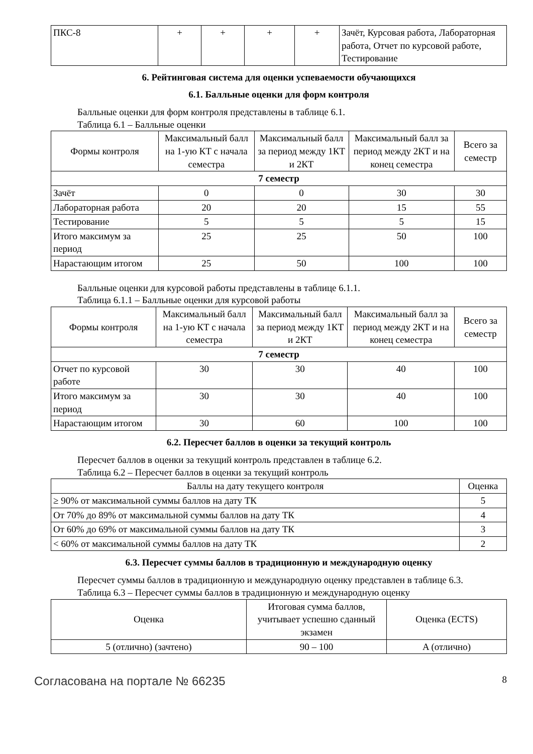| ПКС-8 | + | + | + | + | Зачёт, Курсовая работа, Лабораторная работа, Отчет по курсовой работе, Тестирование |
6. Рейтинговая система для оценки успеваемости обучающихся
6.1. Балльные оценки для форм контроля
Балльные оценки для форм контроля представлены в таблице 6.1.
Таблица 6.1 – Балльные оценки
| Формы контроля | Максимальный балл на 1-ую КТ с начала семестра | Максимальный балл за период между 1КТ и 2КТ | Максимальный балл за период между 2КТ и на конец семестра | Всего за семестр |
| --- | --- | --- | --- | --- |
| 7 семестр | | | | |
| Зачёт | 0 | 0 | 30 | 30 |
| Лабораторная работа | 20 | 20 | 15 | 55 |
| Тестирование | 5 | 5 | 5 | 15 |
| Итого максимум за период | 25 | 25 | 50 | 100 |
| Нарастающим итогом | 25 | 50 | 100 | 100 |
Балльные оценки для курсовой работы представлены в таблице 6.1.1.
Таблица 6.1.1 – Балльные оценки для курсовой работы
| Формы контроля | Максимальный балл на 1-ую КТ с начала семестра | Максимальный балл за период между 1КТ и 2КТ | Максимальный балл за период между 2КТ и на конец семестра | Всего за семестр |
| --- | --- | --- | --- | --- |
| 7 семестр | | | | |
| Отчет по курсовой работе | 30 | 30 | 40 | 100 |
| Итого максимум за период | 30 | 30 | 40 | 100 |
| Нарастающим итогом | 30 | 60 | 100 | 100 |
6.2. Пересчет баллов в оценки за текущий контроль
Пересчет баллов в оценки за текущий контроль представлен в таблице 6.2.
Таблица 6.2 – Пересчет баллов в оценки за текущий контроль
| Баллы на дату текущего контроля | Оценка |
| --- | --- |
| ≥ 90% от максимальной суммы баллов на дату ТК | 5 |
| От 70% до 89% от максимальной суммы баллов на дату ТК | 4 |
| От 60% до 69% от максимальной суммы баллов на дату ТК | 3 |
| < 60% от максимальной суммы баллов на дату ТК | 2 |
6.3. Пересчет суммы баллов в традиционную и международную оценку
Пересчет суммы баллов в традиционную и международную оценку представлен в таблице 6.3.
Таблица 6.3 – Пересчет суммы баллов в традиционную и международную оценку
| Оценка | Итоговая сумма баллов, учитывает успешно сданный экзамен | Оценка (ECTS) |
| --- | --- | --- |
| 5 (отлично) (зачтено) | 90 – 100 | A (отлично) |
Согласована на портале № 66235 8